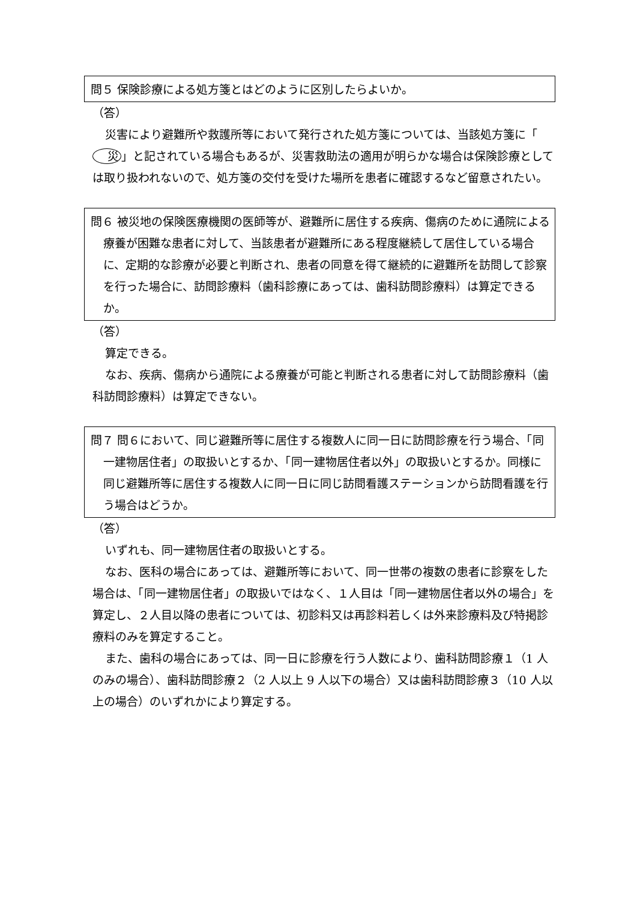問５ 保険診療による処方箋とはどのように区別したらよいか。
（答）
災害により避難所や救護所等において発行された処方箋については、当該処方箋に「 災 」と記されている場合もあるが、災害救助法の適用が明らかな場合は保険診療としては取り扱われないので、処方箋の交付を受けた場所を患者に確認するなど留意されたい。
問６ 被災地の保険医療機関の医師等が、避難所に居住する疾病、傷病のために通院による療養が困難な患者に対して、当該患者が避難所にある程度継続して居住している場合に、定期的な診療が必要と判断され、患者の同意を得て継続的に避難所を訪問して診察を行った場合に、訪問診療料（歯科診療にあっては、歯科訪問診療料）は算定できるか。
（答）
算定できる。
なお、疾病、傷病から通院による療養が可能と判断される患者に対して訪問診療料（歯科訪問診療料）は算定できない。
問７ 問６において、同じ避難所等に居住する複数人に同一日に訪問診療を行う場合、「同一建物居住者」の取扱いとするか、「同一建物居住者以外」の取扱いとするか。同様に同じ避難所等に居住する複数人に同一日に同じ訪問看護ステーションから訪問看護を行う場合はどうか。
（答）
いずれも、同一建物居住者の取扱いとする。
なお、医科の場合にあっては、避難所等において、同一世帯の複数の患者に診察をした場合は、「同一建物居住者」の取扱いではなく、１人目は「同一建物居住者以外の場合」を算定し、２人目以降の患者については、初診料又は再診料若しくは外来診療料及び特掲診療料のみを算定すること。
また、歯科の場合にあっては、同一日に診療を行う人数により、歯科訪問診療１（1 人のみの場合）、歯科訪問診療２（2 人以上 9 人以下の場合）又は歯科訪問診療３（10 人以上の場合）のいずれかにより算定する。